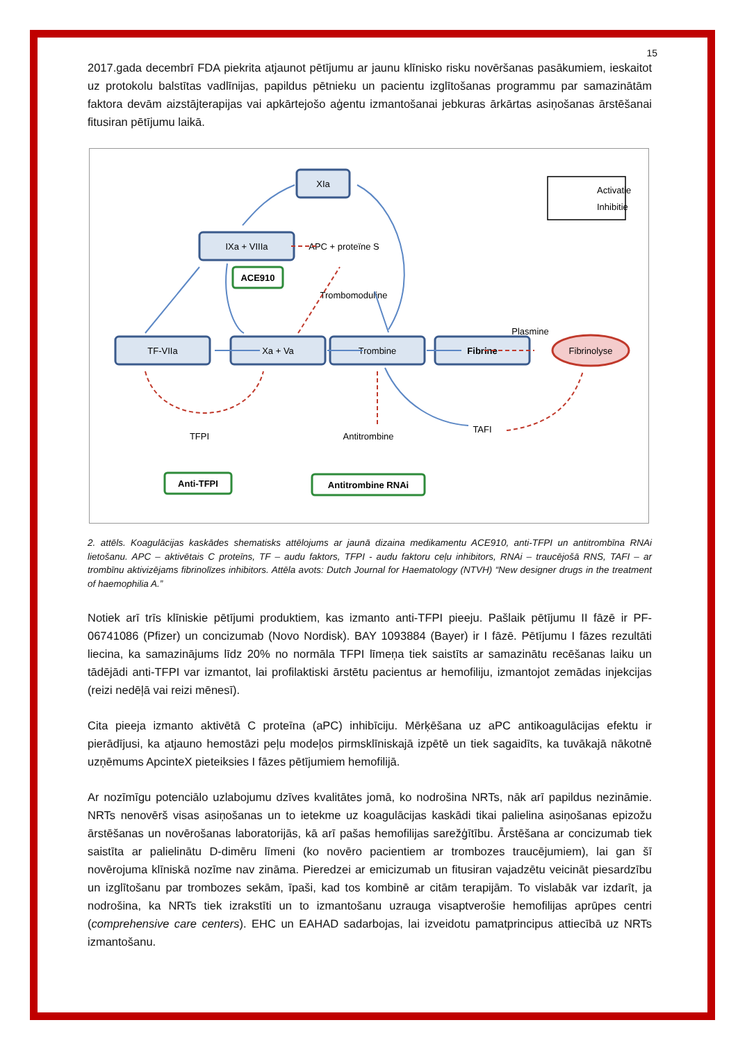15
2017.gada decembrī FDA piekrita atjaunot pētījumu ar jaunu klīnisko risku novēršanas pasākumiem, ieskaitot uz protokolu balstītas vadlīnijas, papildus pētnieku un pacientu izglītošanas programmu par samazinātām faktora devām aizstājterapijas vai apkārtejošo aģentu izmantošanai jebkuras ārkārtas asiņošanas ārstēšanai fitusiran pētījumu laikā.
XIa
IXa + VIIIa
TF-VIIa
Xa + Va
Trombine
Fibrine
Fibrinolyse
ACE910
Anti-TFPI
Antitrombine RNAi
APC + proteïne S
Trombomoduline
Plasmine
TFPI
Antitrombine
TAFI
Activatie
Inhibitie
2. attēls. Koagulācijas kaskādes shematisks attēlojums ar jaunā dizaina medikamentu ACE910, anti-TFPI un antitrombīna RNAi lietošanu. APC – aktivētais C proteīns, TF – audu faktors, TFPI - audu faktoru ceļu inhibitors, RNAi – traucējošā RNS, TAFI – ar trombīnu aktivizējams fibrinolīzes inhibitors. Attēla avots: Dutch Journal for Haematology (NTVH) “New designer drugs in the treatment of haemophilia A.”
Notiek arī trīs klīniskie pētījumi produktiem, kas izmanto anti-TFPI pieeju. Pašlaik pētījumu II fāzē ir PF-06741086 (Pfizer) un concizumab (Novo Nordisk). BAY 1093884 (Bayer) ir I fāzē. Pētījumu I fāzes rezultāti liecina, ka samazinājums līdz 20% no normāla TFPI līmeņa tiek saistīts ar samazinātu recēšanas laiku un tādējādi anti-TFPI var izmantot, lai profilaktiski ārstētu pacientus ar hemofiliju, izmantojot zemādas injekcijas (reizi nedēļā vai reizi mēnesī).
Cita pieeja izmanto aktivētā C proteīna (aPC) inhibīciju. Mērķēšana uz aPC antikoagulācijas efektu ir pierādījusi, ka atjauno hemostāzi peļu modeļos pirmsklīniskajā izpētē un tiek sagaidīts, ka tuvākajā nākotnē uzņēmums ApcinteX pieteiksies I fāzes pētījumiem hemofilijā.
Ar nozīmīgu potenciālo uzlabojumu dzīves kvalitātes jomā, ko nodrošina NRTs, nāk arī papildus nezināmie. NRTs nenovērš visas asiņošanas un to ietekme uz koagulācijas kaskādi tikai palielina asiņošanas epizožu ārstēšanas un novērošanas laboratorijās, kā arī pašas hemofilijas sarežģītību. Ārstēšana ar concizumab tiek saistīta ar palielinātu D-dimēru līmeni (ko novēro pacientiem ar trombozes traucējumiem), lai gan šī novērojuma klīniskā nozīme nav zināma. Pieredzei ar emicizumab un fitusiran vajadzētu veicināt piesardzību un izglītošanu par trombozes sekām, īpaši, kad tos kombinē ar citām terapijām. To vislabāk var izdarīt, ja nodrošina, ka NRTs tiek izrakstīti un to izmantošanu uzrauga visaptverošie hemofilijas aprūpes centri (comprehensive care centers). EHC un EAHAD sadarbojas, lai izveidotu pamatprincipus attiecībā uz NRTs izmantošanu.